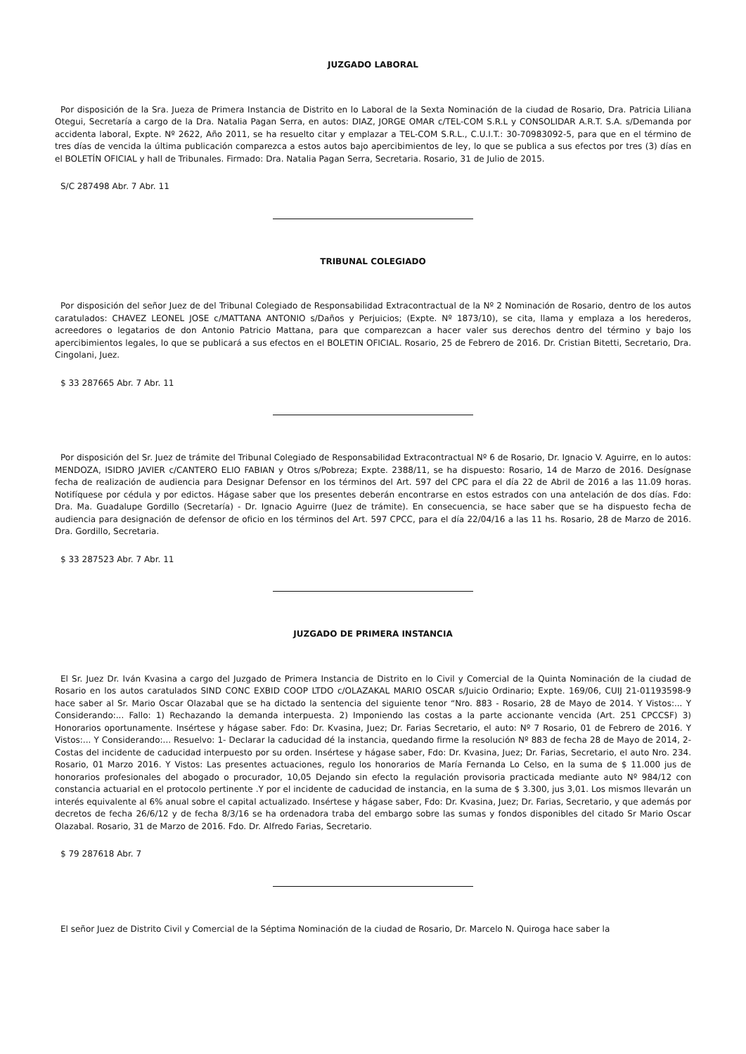JUZGADO LABORAL
Por disposición de la Sra. Jueza de Primera Instancia de Distrito en lo Laboral de la Sexta Nominación de la ciudad de Rosario, Dra. Patricia Liliana Otegui, Secretaría a cargo de la Dra. Natalia Pagan Serra, en autos: DIAZ, JORGE OMAR c/TEL-COM S.R.L y CONSOLIDAR A.R.T. S.A. s/Demanda por accidenta laboral, Expte. Nº 2622, Año 2011, se ha resuelto citar y emplazar a TEL-COM S.R.L., C.U.I.T.: 30-70983092-5, para que en el término de tres días de vencida la última publicación comparezca a estos autos bajo apercibimientos de ley, lo que se publica a sus efectos por tres (3) días en el BOLETÍN OFICIAL y hall de Tribunales. Firmado: Dra. Natalia Pagan Serra, Secretaria. Rosario, 31 de Julio de 2015.
S/C 287498 Abr. 7 Abr. 11
TRIBUNAL COLEGIADO
Por disposición del señor Juez de del Tribunal Colegiado de Responsabilidad Extracontractual de la Nº 2 Nominación de Rosario, dentro de los autos caratulados: CHAVEZ LEONEL JOSE c/MATTANA ANTONIO s/Daños y Perjuicios; (Expte. Nº 1873/10), se cita, llama y emplaza a los herederos, acreedores o legatarios de don Antonio Patricio Mattana, para que comparezcan a hacer valer sus derechos dentro del término y bajo los apercibimientos legales, lo que se publicará a sus efectos en el BOLETIN OFICIAL. Rosario, 25 de Febrero de 2016. Dr. Cristian Bitetti, Secretario, Dra. Cingolani, Juez.
$ 33 287665 Abr. 7 Abr. 11
Por disposición del Sr. Juez de trámite del Tribunal Colegiado de Responsabilidad Extracontractual Nº 6 de Rosario, Dr. Ignacio V. Aguirre, en lo autos: MENDOZA, ISIDRO JAVIER c/CANTERO ELIO FABIAN y Otros s/Pobreza; Expte. 2388/11, se ha dispuesto: Rosario, 14 de Marzo de 2016. Desígnase fecha de realización de audiencia para Designar Defensor en los términos del Art. 597 del CPC para el día 22 de Abril de 2016 a las 11.09 horas. Notifíquese por cédula y por edictos. Hágase saber que los presentes deberán encontrarse en estos estrados con una antelación de dos días. Fdo: Dra. Ma. Guadalupe Gordillo (Secretaría) - Dr. Ignacio Aguirre (Juez de trámite). En consecuencia, se hace saber que se ha dispuesto fecha de audiencia para designación de defensor de oficio en los términos del Art. 597 CPCC, para el día 22/04/16 a las 11 hs. Rosario, 28 de Marzo de 2016. Dra. Gordillo, Secretaria.
$ 33 287523 Abr. 7 Abr. 11
JUZGADO DE PRIMERA INSTANCIA
El Sr. Juez Dr. Iván Kvasina a cargo del Juzgado de Primera Instancia de Distrito en lo Civil y Comercial de la Quinta Nominación de la ciudad de Rosario en los autos caratulados SIND CONC EXBID COOP LTDO c/OLAZAKAL MARIO OSCAR s/Juicio Ordinario; Expte. 169/06, CUIJ 21-01193598-9 hace saber al Sr. Mario Oscar Olazabal que se ha dictado la sentencia del siguiente tenor “Nro. 883 - Rosario, 28 de Mayo de 2014. Y Vistos:... Y Considerando:... Fallo: 1) Rechazando la demanda interpuesta. 2) Imponiendo las costas a la parte accionante vencida (Art. 251 CPCCSF) 3) Honorarios oportunamente. Insértese y hágase saber. Fdo: Dr. Kvasina, Juez; Dr. Farias Secretario, el auto: Nº 7 Rosario, 01 de Febrero de 2016. Y Vistos:... Y Considerando:... Resuelvo: 1- Declarar la caducidad dé la instancia, quedando firme la resolución Nº 883 de fecha 28 de Mayo de 2014, 2- Costas del incidente de caducidad interpuesto por su orden. Insértese y hágase saber, Fdo: Dr. Kvasina, Juez; Dr. Farias, Secretario, el auto Nro. 234. Rosario, 01 Marzo 2016. Y Vistos: Las presentes actuaciones, regulo los honorarios de María Fernanda Lo Celso, en la suma de $ 11.000 jus de honorarios profesionales del abogado o procurador, 10,05 Dejando sin efecto la regulación provisoria practicada mediante auto Nº 984/12 con constancia actuarial en el protocolo pertinente .Y por el incidente de caducidad de instancia, en la suma de $ 3.300, jus 3,01. Los mismos llevarán un interés equivalente al 6% anual sobre el capital actualizado. Insértese y hágase saber, Fdo: Dr. Kvasina, Juez; Dr. Farias, Secretario, y que además por decretos de fecha 26/6/12 y de fecha 8/3/16 se ha ordenadora traba del embargo sobre las sumas y fondos disponibles del citado Sr Mario Oscar Olazabal. Rosario, 31 de Marzo de 2016. Fdo. Dr. Alfredo Farias, Secretario.
$ 79 287618 Abr. 7
El señor Juez de Distrito Civil y Comercial de la Séptima Nominación de la ciudad de Rosario, Dr. Marcelo N. Quiroga hace saber la